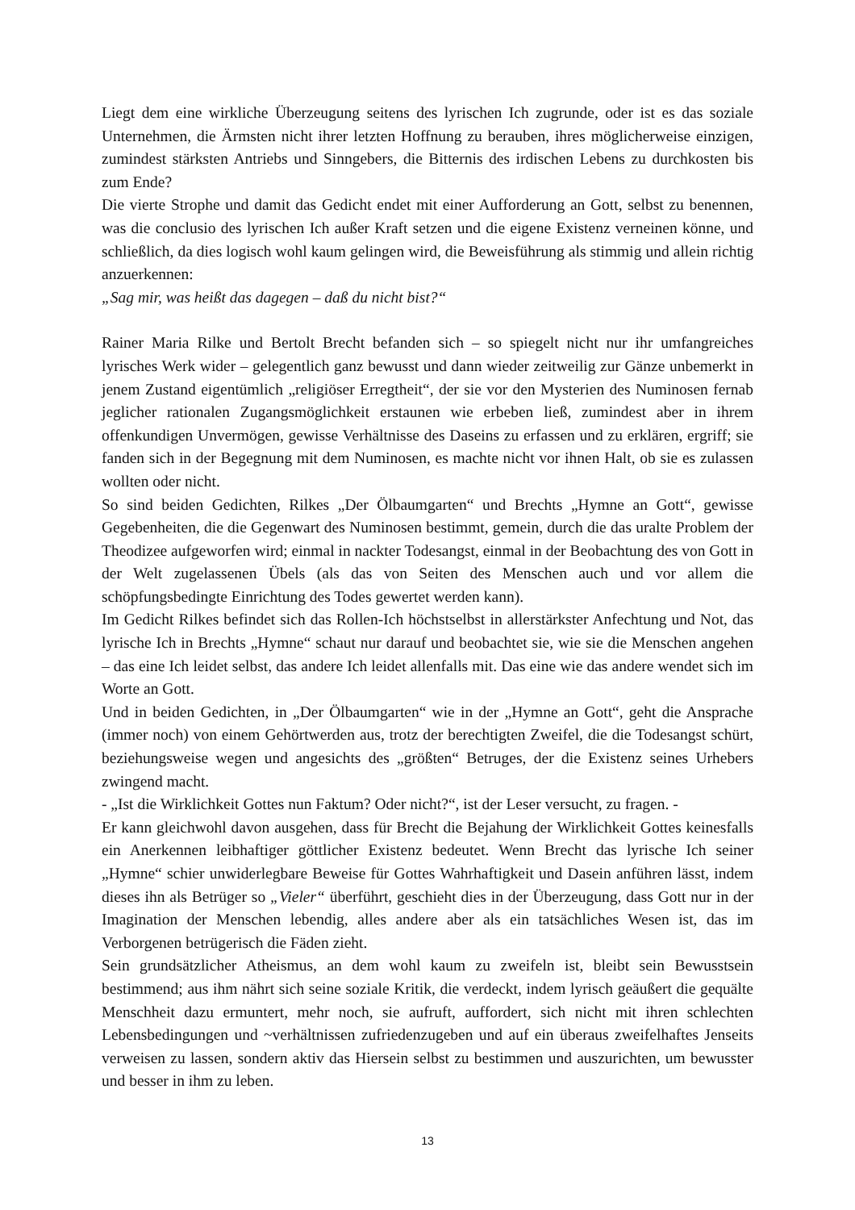Liegt dem eine wirkliche Überzeugung seitens des lyrischen Ich zugrunde, oder ist es das soziale Unternehmen, die Ärmsten nicht ihrer letzten Hoffnung zu berauben, ihres möglicherweise einzigen, zumindest stärksten Antriebs und Sinngebers, die Bitternis des irdischen Lebens zu durchkosten bis zum Ende?
Die vierte Strophe und damit das Gedicht endet mit einer Aufforderung an Gott, selbst zu benennen, was die conclusio des lyrischen Ich außer Kraft setzen und die eigene Existenz verneinen könne, und schließlich, da dies logisch wohl kaum gelingen wird, die Beweisführung als stimmig und allein richtig anzuerkennen:
„Sag mir, was heißt das dagegen – daß du nicht bist?“
Rainer Maria Rilke und Bertolt Brecht befanden sich – so spiegelt nicht nur ihr umfangreiches lyrisches Werk wider – gelegentlich ganz bewusst und dann wieder zeitweilig zur Gänze unbemerkt in jenem Zustand eigentümlich „religiöser Erregtheit“, der sie vor den Mysterien des Numinosen fernab jeglicher rationalen Zugangsmöglichkeit erstaunen wie erbeben ließ, zumindest aber in ihrem offenkundigen Unvermögen, gewisse Verhältnisse des Daseins zu erfassen und zu erklären, ergriff; sie fanden sich in der Begegnung mit dem Numinosen, es machte nicht vor ihnen Halt, ob sie es zulassen wollten oder nicht.
So sind beiden Gedichten, Rilkes „Der Ölbaumgarten“ und Brechts „Hymne an Gott“, gewisse Gegebenheiten, die die Gegenwart des Numinosen bestimmt, gemein, durch die das uralte Problem der Theodizee aufgeworfen wird; einmal in nackter Todesangst, einmal in der Beobachtung des von Gott in der Welt zugelassenen Übels (als das von Seiten des Menschen auch und vor allem die schöpfungsbedingte Einrichtung des Todes gewertet werden kann).
Im Gedicht Rilkes befindet sich das Rollen-Ich höchstselbst in allerstärkster Anfechtung und Not, das lyrische Ich in Brechts „Hymne“ schaut nur darauf und beobachtet sie, wie sie die Menschen angehen – das eine Ich leidet selbst, das andere Ich leidet allenfalls mit. Das eine wie das andere wendet sich im Worte an Gott.
Und in beiden Gedichten, in „Der Ölbaumgarten“ wie in der „Hymne an Gott“, geht die Ansprache (immer noch) von einem Gehörtwerden aus, trotz der berechtigten Zweifel, die die Todesangst schürt, beziehungsweise wegen und angesichts des „größten“ Betruges, der die Existenz seines Urhebers zwingend macht.
- „Ist die Wirklichkeit Gottes nun Faktum? Oder nicht?“, ist der Leser versucht, zu fragen. -
Er kann gleichwohl davon ausgehen, dass für Brecht die Bejahung der Wirklichkeit Gottes keinesfalls ein Anerkennen leibhaftiger göttlicher Existenz bedeutet. Wenn Brecht das lyrische Ich seiner „Hymne“ schier unwiderlegbare Beweise für Gottes Wahrhaftigkeit und Dasein anführen lässt, indem dieses ihn als Betrüger so „Vieler“ überführt, geschieht dies in der Überzeugung, dass Gott nur in der Imagination der Menschen lebendig, alles andere aber als ein tatsächliches Wesen ist, das im Verborgenen betrügerisch die Fäden zieht.
Sein grundsätzlicher Atheismus, an dem wohl kaum zu zweifeln ist, bleibt sein Bewusstsein bestimmend; aus ihm nährt sich seine soziale Kritik, die verdeckt, indem lyrisch geäußert die gequälte Menschheit dazu ermuntert, mehr noch, sie aufruft, auffordert, sich nicht mit ihren schlechten Lebensbedingungen und ~verhältnissen zufriedenzugeben und auf ein überaus zweifelhaftes Jenseits verweisen zu lassen, sondern aktiv das Hiersein selbst zu bestimmen und auszurichten, um bewusster und besser in ihm zu leben.
13